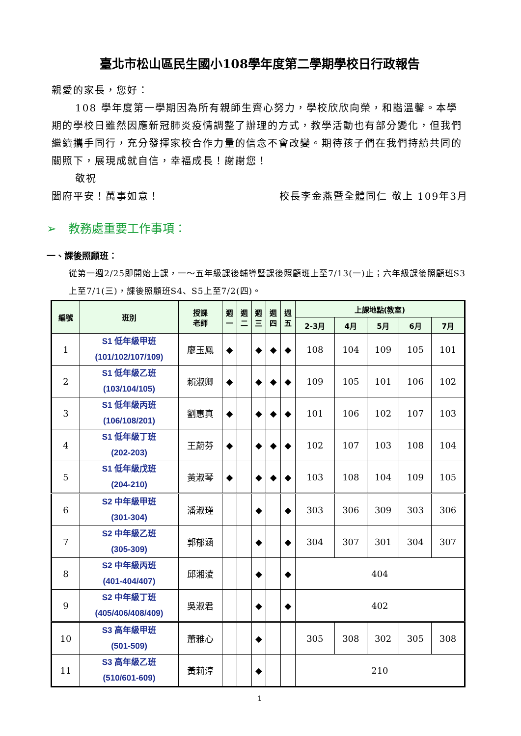臺北市松山區民生國小108學年度第二學期學校日行政報告
親愛的家長，您好：
108 學年度第一學期因為所有親師生齊心努力，學校欣欣向榮，和諧溫馨。本學期的學校日雖然因應新冠肺炎疫情調整了辦理的方式，教學活動也有部分變化，但我們繼續攜手同行，充分發揮家校合作力量的信念不會改變。期待孩子們在我們持續共同的關照下，展現成就自信，幸福成長！謝謝您！
敬祝
闔府平安！萬事如意！ 校長李金燕暨全體同仁 敬上 109年3月
➢　教務處重要工作事項：
一、課後照顧班：
從第一週2/25即開始上課，一～五年級課後輔導暨課後照顧班上至7/13(一)止；六年級課後照顧班S3上至7/1(三)，課後照顧班S4、S5上至7/2(四)。
| 編號 | 班別 | 授課 老師 | 週 一 | 週 二 | 週 三 | 週 四 | 週 五 | 上課地點(教室) | | | | |
| --- | --- | --- | --- | --- | --- | --- | --- | --- | --- | --- | --- | --- |
| | | | | | | | | 2-3月 | 4月 | 5月 | 6月 | 7月 |
| 1 | S1 低年級甲班 (101/102/107/109) | 廖玉鳳 | ◆ | | ◆ | ◆ | ◆ | 108 | 104 | 109 | 105 | 101 |
| 2 | S1 低年級乙班 (103/104/105) | 賴淑卿 | ◆ | | ◆ | ◆ | ◆ | 109 | 105 | 101 | 106 | 102 |
| 3 | S1 低年級丙班 (106/108/201) | 劉惠真 | ◆ | | ◆ | ◆ | ◆ | 101 | 106 | 102 | 107 | 103 |
| 4 | S1 低年級丁班 (202-203) | 王蔚芬 | ◆ | | ◆ | ◆ | ◆ | 102 | 107 | 103 | 108 | 104 |
| 5 | S1 低年級戊班 (204-210) | 黃淑琴 | ◆ | | ◆ | ◆ | ◆ | 103 | 108 | 104 | 109 | 105 |
| 6 | S2 中年級甲班 (301-304) | 潘淑瑾 | | | ◆ | | ◆ | 303 | 306 | 309 | 303 | 306 |
| 7 | S2 中年級乙班 (305-309) | 郭郁涵 | | | ◆ | | ◆ | 304 | 307 | 301 | 304 | 307 |
| 8 | S2 中年級丙班 (401-404/407) | 邱湘淩 | | | ◆ | | ◆ | 404 | | | | |
| 9 | S2 中年級丁班 (405/406/408/409) | 吳淑君 | | | ◆ | | ◆ | 402 | | | | |
| 10 | S3 高年級甲班 (501-509) | 蕭雅心 | | | ◆ | | | 305 | 308 | 302 | 305 | 308 |
| 11 | S3 高年級乙班 (510/601-609) | 黃莉淳 | | | ◆ | | | 210 | | | | |
1